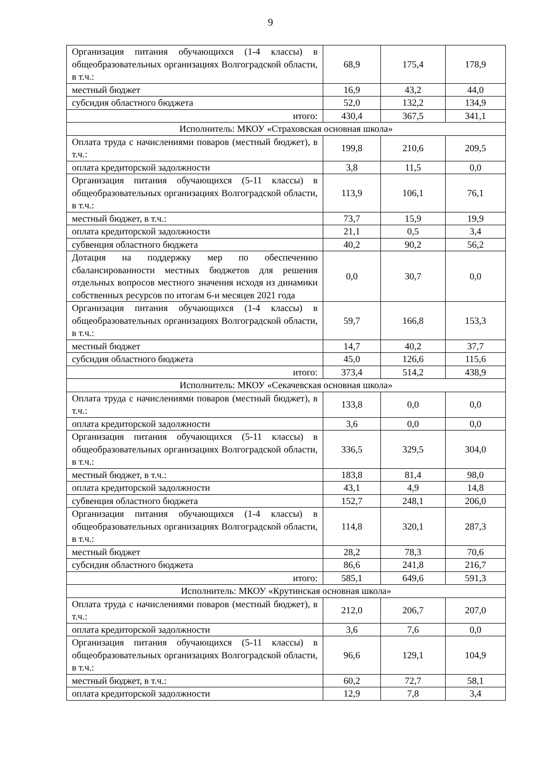9
| Организация питания обучающихся (1-4 классы) в общеобразовательных организациях Волгоградской области, в т.ч.: | 68,9 | 175,4 | 178,9 |
| местный бюджет | 16,9 | 43,2 | 44,0 |
| субсидия областного бюджета | 52,0 | 132,2 | 134,9 |
| итого: | 430,4 | 367,5 | 341,1 |
| Исполнитель: МКОУ «Страховская основная школа» | | | |
| Оплата труда с начислениями поваров (местный бюджет), в т.ч.: | 199,8 | 210,6 | 209,5 |
| оплата кредиторской задолжности | 3,8 | 11,5 | 0,0 |
| Организация питания обучающихся (5-11 классы) в общеобразовательных организациях Волгоградской области, в т.ч.: | 113,9 | 106,1 | 76,1 |
| местный бюджет, в т.ч.: | 73,7 | 15,9 | 19,9 |
| оплата кредиторской задолжности | 21,1 | 0,5 | 3,4 |
| субвенция областного бюджета | 40,2 | 90,2 | 56,2 |
| Дотация на поддержку мер по обеспечению сбалансированности местных бюджетов для решения отдельных вопросов местного значения исходя из динамики собственных ресурсов по итогам 6-и месяцев 2021 года | 0,0 | 30,7 | 0,0 |
| Организация питания обучающихся (1-4 классы) в общеобразовательных организациях Волгоградской области, в т.ч.: | 59,7 | 166,8 | 153,3 |
| местный бюджет | 14,7 | 40,2 | 37,7 |
| субсидия областного бюджета | 45,0 | 126,6 | 115,6 |
| итого: | 373,4 | 514,2 | 438,9 |
| Исполнитель: МКОУ «Секачевская основная школа» | | | |
| Оплата труда с начислениями поваров (местный бюджет), в т.ч.: | 133,8 | 0,0 | 0,0 |
| оплата кредиторской задолжности | 3,6 | 0,0 | 0,0 |
| Организация питания обучающихся (5-11 классы) в общеобразовательных организациях Волгоградской области, в т.ч.: | 336,5 | 329,5 | 304,0 |
| местный бюджет, в т.ч.: | 183,8 | 81,4 | 98,0 |
| оплата кредиторской задолжности | 43,1 | 4,9 | 14,8 |
| субвенция областного бюджета | 152,7 | 248,1 | 206,0 |
| Организация питания обучающихся (1-4 классы) в общеобразовательных организациях Волгоградской области, в т.ч.: | 114,8 | 320,1 | 287,3 |
| местный бюджет | 28,2 | 78,3 | 70,6 |
| субсидия областного бюджета | 86,6 | 241,8 | 216,7 |
| итого: | 585,1 | 649,6 | 591,3 |
| Исполнитель: МКОУ «Крутинская основная школа» | | | |
| Оплата труда с начислениями поваров (местный бюджет), в т.ч.: | 212,0 | 206,7 | 207,0 |
| оплата кредиторской задолжности | 3,6 | 7,6 | 0,0 |
| Организация питания обучающихся (5-11 классы) в общеобразовательных организациях Волгоградской области, в т.ч.: | 96,6 | 129,1 | 104,9 |
| местный бюджет, в т.ч.: | 60,2 | 72,7 | 58,1 |
| оплата кредиторской задолжности | 12,9 | 7,8 | 3,4 |